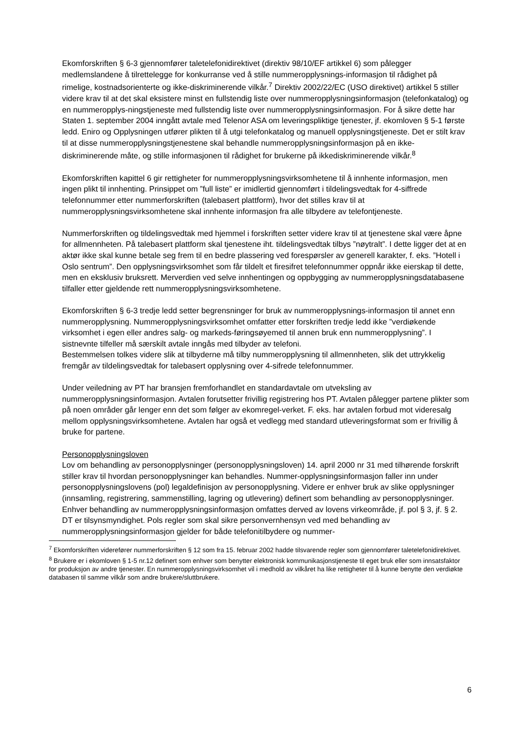Ekomforskriften § 6-3 gjennomfører taletelefonidirektivet (direktiv 98/10/EF artikkel 6) som pålegger medlemslandene å tilrettelegge for konkurranse ved å stille nummeropplysnings-informasjon til rådighet på rimelige, kostnadsorienterte og ikke-diskriminerende vilkår.<sup>7</sup> Direktiv 2002/22/EC (USO direktivet) artikkel 5 stiller videre krav til at det skal eksistere minst en fullstendig liste over nummeropplysningsinformasjon (telefonkatalog) og en nummeropplys-ningstjeneste med fullstendig liste over nummeropplysningsinformasjon. For å sikre dette har Staten 1. september 2004 inngått avtale med Telenor ASA om leveringspliktige tjenester, jf. ekomloven § 5-1 første ledd. Eniro og Opplysningen utfører plikten til å utgi telefonkatalog og manuell opplysningstjeneste. Det er stilt krav til at disse nummeropplysningstjenestene skal behandle nummeropplysningsinformasjon på en ikke-diskriminerende måte, og stille informasjonen til rådighet for brukerne på ikkediskriminerende vilkår.<sup>8</sup>
Ekomforskriften kapittel 6 gir rettigheter for nummeropplysningsvirksomhetene til å innhente informasjon, men ingen plikt til innhenting. Prinsippet om ”full liste” er imidlertid gjennomført i tildelingsvedtak for 4-siffrede telefonnummer etter nummerforskriften (talebasert plattform), hvor det stilles krav til at nummeropplysningsvirksomhetene skal innhente informasjon fra alle tilbydere av telefontjeneste.
Nummerforskriften og tildelingsvedtak med hjemmel i forskriften setter videre krav til at tjenestene skal være åpne for allmennheten. På talebasert plattform skal tjenestene iht. tildelingsvedtak tilbys ”nøytralt”. I dette ligger det at en aktør ikke skal kunne betale seg frem til en bedre plassering ved forespørsler av generell karakter, f. eks. ”Hotell i Oslo sentrum”. Den opplysningsvirksomhet som får tildelt et firesifret telefonnummer oppnår ikke eierskap til dette, men en eksklusiv bruksrett. Merverdien ved selve innhentingen og oppbygging av nummeropplysningsdatabasene tilfaller etter gjeldende rett nummeropplysningsvirksomhetene.
Ekomforskriften § 6-3 tredje ledd setter begrensninger for bruk av nummeropplysnings-informasjon til annet enn nummeropplysning. Nummeropplysningsvirksomhet omfatter etter forskriften tredje ledd ikke ”verdiøkende virksomhet i egen eller andres salg- og markeds-føringsøyemed til annen bruk enn nummeropplysning”. I sistnevnte tilfeller må særskilt avtale inngås med tilbyder av telefoni.
Bestemmelsen tolkes videre slik at tilbyderne må tilby nummeropplysning til allmennheten, slik det uttrykkelig fremgår av tildelingsvedtak for talebasert opplysning over 4-sifrede telefonnummer.
Under veiledning av PT har bransjen fremforhandlet en standardavtale om utveksling av nummeropplysningsinformasjon. Avtalen forutsetter frivillig registrering hos PT. Avtalen pålegger partene plikter som på noen områder går lenger enn det som følger av ekomregel-verket. F. eks. har avtalen forbud mot videresalg mellom opplysningsvirksomhetene. Avtalen har også et vedlegg med standard utleveringsformat som er frivillig å bruke for partene.
Personopplysningsloven
Lov om behandling av personopplysninger (personopplysningsloven) 14. april 2000 nr 31 med tilhørende forskrift stiller krav til hvordan personopplysninger kan behandles. Nummer-opplysningsinformasjon faller inn under personopplysningslovens (pol) legaldefinisjon av personopplysning. Videre er enhver bruk av slike opplysninger (innsamling, registrering, sammenstilling, lagring og utlevering) definert som behandling av personopplysninger. Enhver behandling av nummeropplysningsinformasjon omfattes derved av lovens virkeområde, jf. pol § 3, jf. § 2. DT er tilsynsmyndighet. Pols regler som skal sikre personvernhensyn ved med behandling av nummeropplysningsinformasjon gjelder for både telefonitilbydere og nummer-
<sup>7</sup> Ekomforskriften viderefører nummerforskriften § 12 som fra 15. februar 2002 hadde tilsvarende regler som gjennomfører taletelefonidirektivet.
<sup>8</sup> Brukere er i ekomloven § 1-5 nr.12 definert som enhver som benytter elektronisk kommunikasjonstjeneste til eget bruk eller som innsatsfaktor for produksjon av andre tjenester. En nummeropplysningsvirksomhet vil i medhold av vilkåret ha like rettigheter til å kunne benytte den verdiøkte databasen til samme vilkår som andre brukere/sluttbrukere.
6